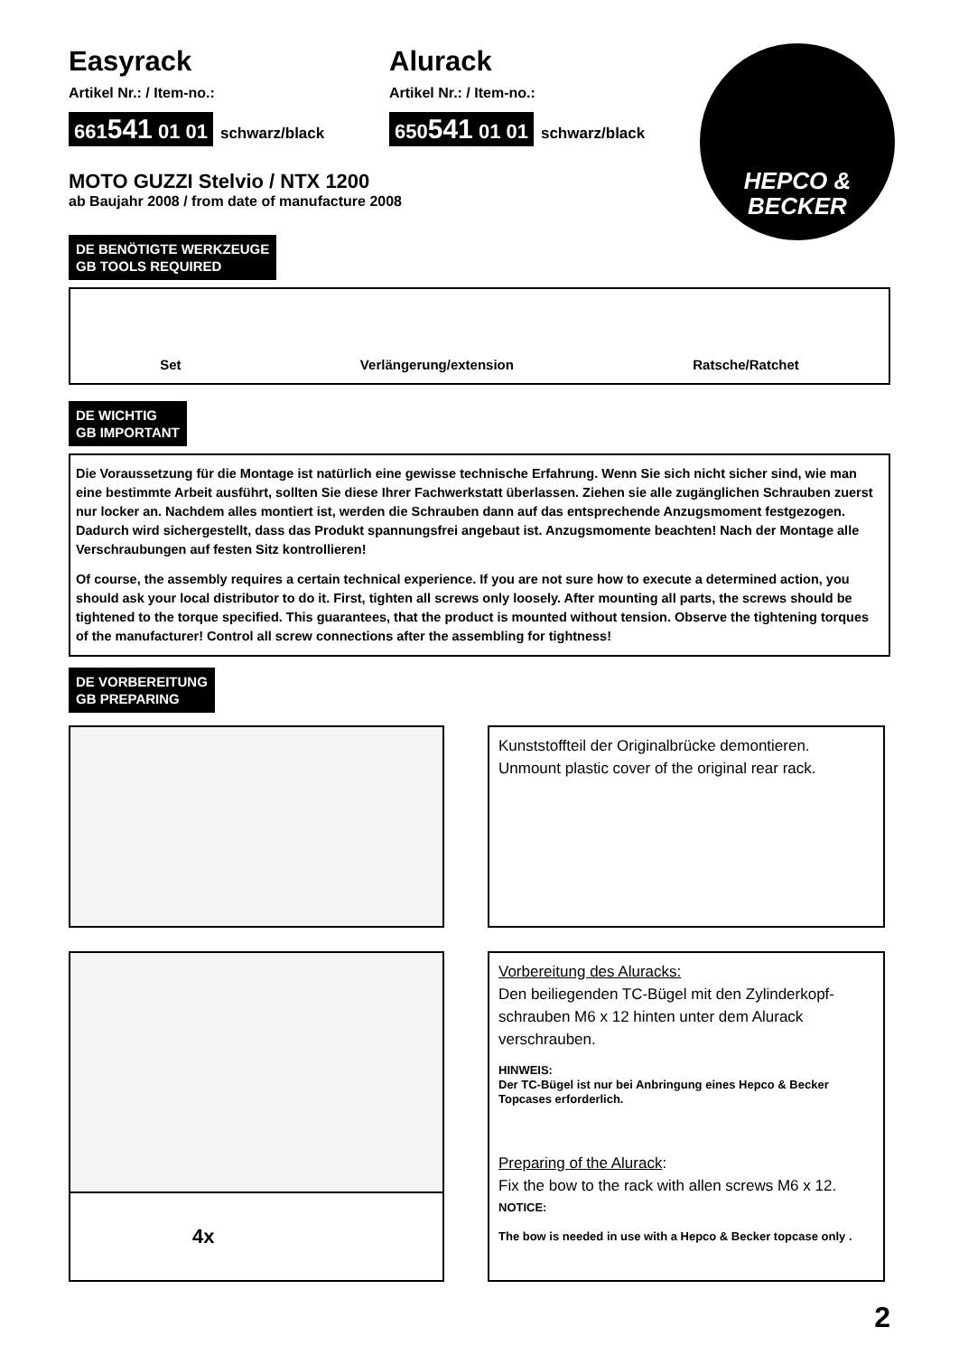HEPCO &
BECKER
Easyrack
Artikel Nr.: / Item-no.:
661541 01 01 schwarz/black
Alurack
Artikel Nr.: / Item-no.:
650541 01 01 schwarz/black
MOTO GUZZI Stelvio / NTX 1200
ab Baujahr 2008 / from date of manufacture 2008
DE BENÖTIGTE WERKZEUGE
GB TOOLS REQUIRED
Set Verlängerung/extension Ratsche/Ratchet
DE WICHTIG
GB IMPORTANT
Die Voraussetzung für die Montage ist natürlich eine gewisse technische Erfahrung. Wenn Sie sich nicht sicher sind, wie man eine bestimmte Arbeit ausführt, sollten Sie diese Ihrer Fachwerkstatt überlassen. Ziehen sie alle zugänglichen Schrauben zuerst nur locker an. Nachdem alles montiert ist, werden die Schrauben dann auf das entsprechende Anzugsmoment festgezogen. Dadurch wird sichergestellt, dass das Produkt spannungsfrei angebaut ist. Anzugsmomente beachten! Nach der Montage alle Verschraubungen auf festen Sitz kontrollieren!
Of course, the assembly requires a certain technical experience. If you are not sure how to execute a determined action, you should ask your local distributor to do it. First, tighten all screws only loosely. After mounting all parts, the screws should be tightened to the torque specified. This guarantees, that the product is mounted without tension. Observe the tightening torques of the manufacturer! Control all screw connections after the assembling for tightness!
DE VORBEREITUNG
GB PREPARING
Kunststoffteil der Originalbrücke demontieren.
Unmount plastic cover of the original rear rack.
4x
Vorbereitung des Aluracks:
Den beiliegenden TC-Bügel mit den Zylinderkopf-schrauben M6 x 12 hinten unter dem Alurack verschrauben.
HINWEIS:
Der TC-Bügel ist nur bei Anbringung eines Hepco & Becker Topcases erforderlich.
Preparing of the Alurack:
Fix the bow to the rack with allen screws M6 x 12.
NOTICE:
The bow is needed in use with a Hepco & Becker topcase only .
2